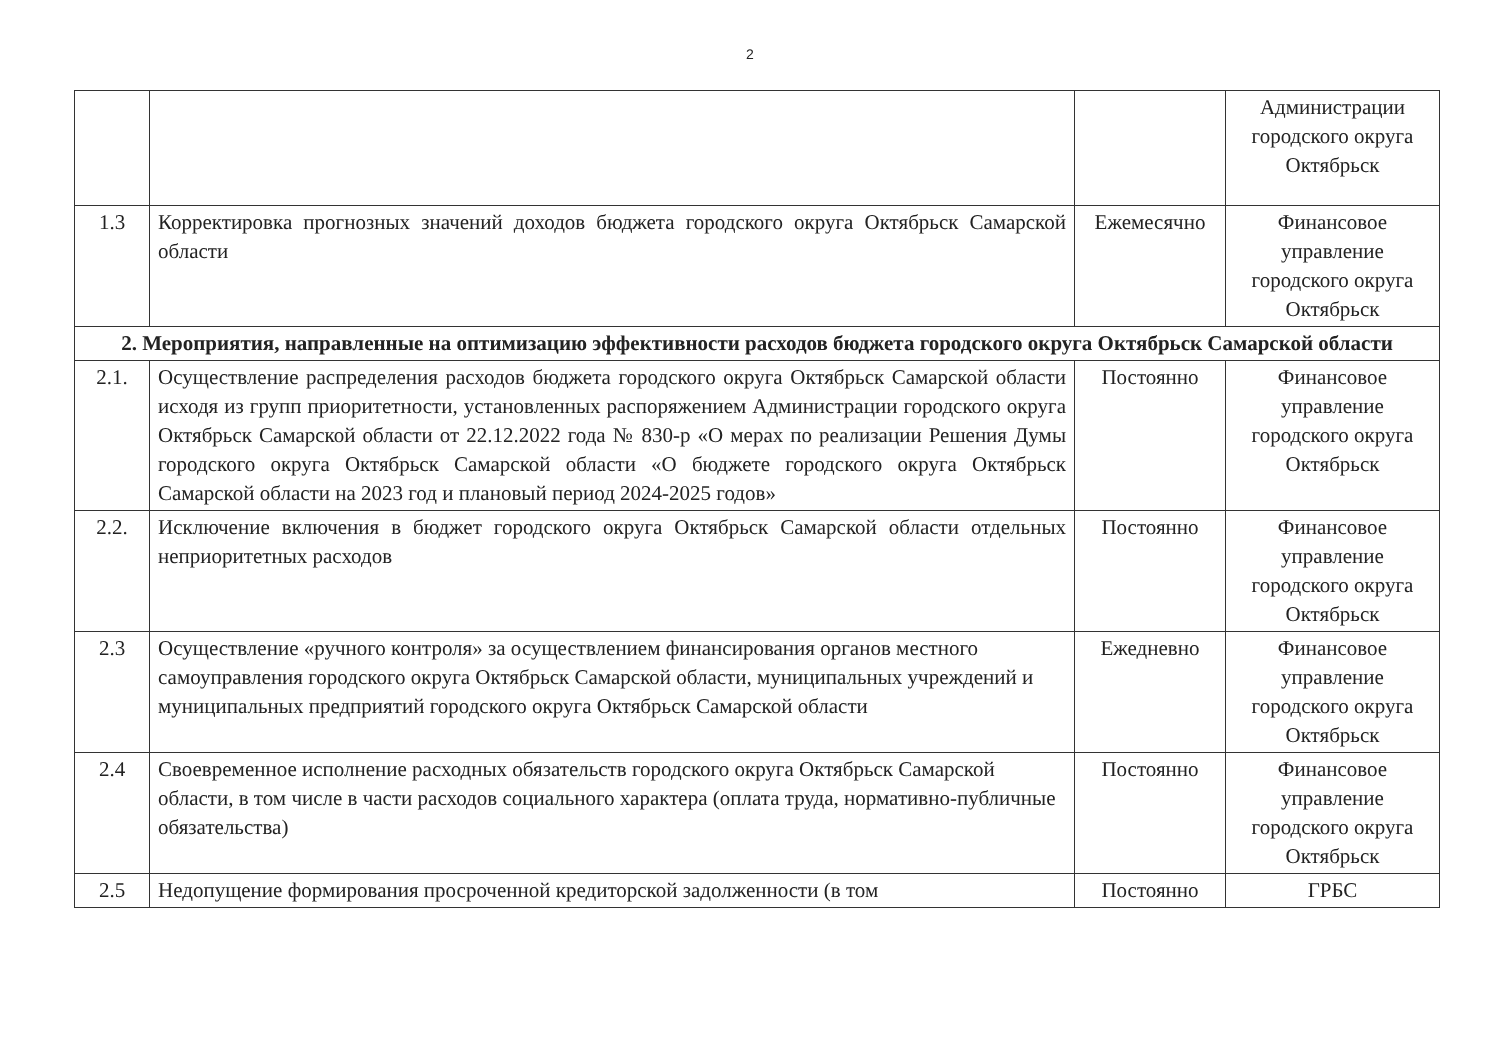2
| | | | Администрации городского округа Октябрьск |
| 1.3 | Корректировка прогнозных значений доходов бюджета городского округа Октябрьск Самарской области | Ежемесячно | Финансовое управление городского округа Октябрьск |
| 2. Мероприятия, направленные на оптимизацию эффективности расходов бюджета городского округа Октябрьск Самарской области | | | |
| 2.1. | Осуществление распределения расходов бюджета городского округа Октябрьск Самарской области исходя из групп приоритетности, установленных распоряжением Администрации городского округа Октябрьск Самарской области от 22.12.2022 года № 830-р «О мерах по реализации Решения Думы городского округа Октябрьск Самарской области «О бюджете городского округа Октябрьск Самарской области на 2023 год и плановый период 2024-2025 годов» | Постоянно | Финансовое управление городского округа Октябрьск |
| 2.2. | Исключение включения в бюджет городского округа Октябрьск Самарской области отдельных неприоритетных расходов | Постоянно | Финансовое управление городского округа Октябрьск |
| 2.3 | Осуществление «ручного контроля» за осуществлением финансирования органов местного самоуправления городского округа Октябрьск Самарской области, муниципальных учреждений и муниципальных предприятий городского округа Октябрьск Самарской области | Ежедневно | Финансовое управление городского округа Октябрьск |
| 2.4 | Своевременное исполнение расходных обязательств городского округа Октябрьск Самарской области, в том числе в части расходов социального характера (оплата труда, нормативно-публичные обязательства) | Постоянно | Финансовое управление городского округа Октябрьск |
| 2.5 | Недопущение формирования просроченной кредиторской задолженности (в том | Постоянно | ГРБС |